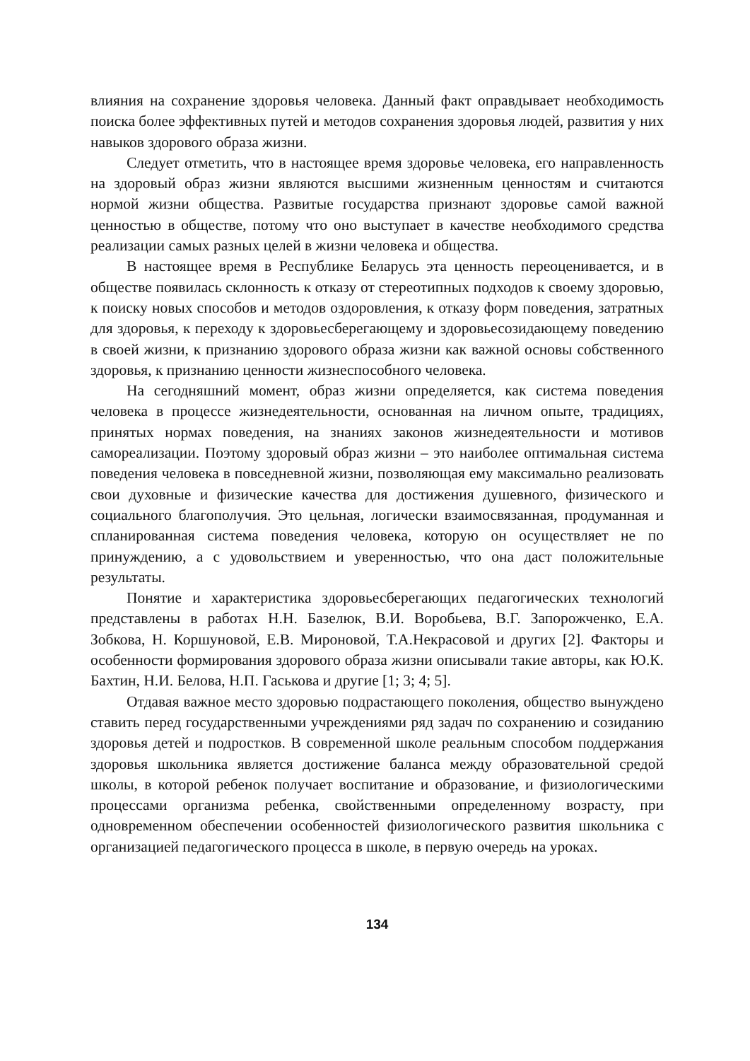влияния на сохранение здоровья человека. Данный факт оправдывает необходимость поиска более эффективных путей и методов сохранения здоровья людей, развития у них навыков здорового образа жизни.
Следует отметить, что в настоящее время здоровье человека, его направленность на здоровый образ жизни являются высшими жизненным ценностям и считаются нормой жизни общества. Развитые государства признают здоровье самой важной ценностью в обществе, потому что оно выступает в качестве необходимого средства реализации самых разных целей в жизни человека и общества.
В настоящее время в Республике Беларусь эта ценность переоценивается, и в обществе появилась склонность к отказу от стереотипных подходов к своему здоровью, к поиску новых способов и методов оздоровления, к отказу форм поведения, затратных для здоровья, к переходу к здоровьесберегающему и здоровьесозидающему поведению в своей жизни, к признанию здорового образа жизни как важной основы собственного здоровья, к признанию ценности жизнеспособного человека.
На сегодняшний момент, образ жизни определяется, как система поведения человека в процессе жизнедеятельности, основанная на личном опыте, традициях, принятых нормах поведения, на знаниях законов жизнедеятельности и мотивов самореализации. Поэтому здоровый образ жизни – это наиболее оптимальная система поведения человека в повседневной жизни, позволяющая ему максимально реализовать свои духовные и физические качества для достижения душевного, физического и социального благополучия. Это цельная, логически взаимосвязанная, продуманная и спланированная система поведения человека, которую он осуществляет не по принуждению, а с удовольствием и уверенностью, что она даст положительные результаты.
Понятие и характеристика здоровьесберегающих педагогических технологий представлены в работах Н.Н. Базелюк, В.И. Воробьева, В.Г. Запорожченко, Е.А. Зобкова, Н. Коршуновой, Е.В. Мироновой, Т.А.Некрасовой и других [2]. Факторы и особенности формирования здорового образа жизни описывали такие авторы, как Ю.К. Бахтин, Н.И. Белова, Н.П. Гаськова и другие [1; 3; 4; 5].
Отдавая важное место здоровью подрастающего поколения, общество вынуждено ставить перед государственными учреждениями ряд задач по сохранению и созиданию здоровья детей и подростков. В современной школе реальным способом поддержания здоровья школьника является достижение баланса между образовательной средой школы, в которой ребенок получает воспитание и образование, и физиологическими процессами организма ребенка, свойственными определенному возрасту, при одновременном обеспечении особенностей физиологического развития школьника с организацией педагогического процесса в школе, в первую очередь на уроках.
134